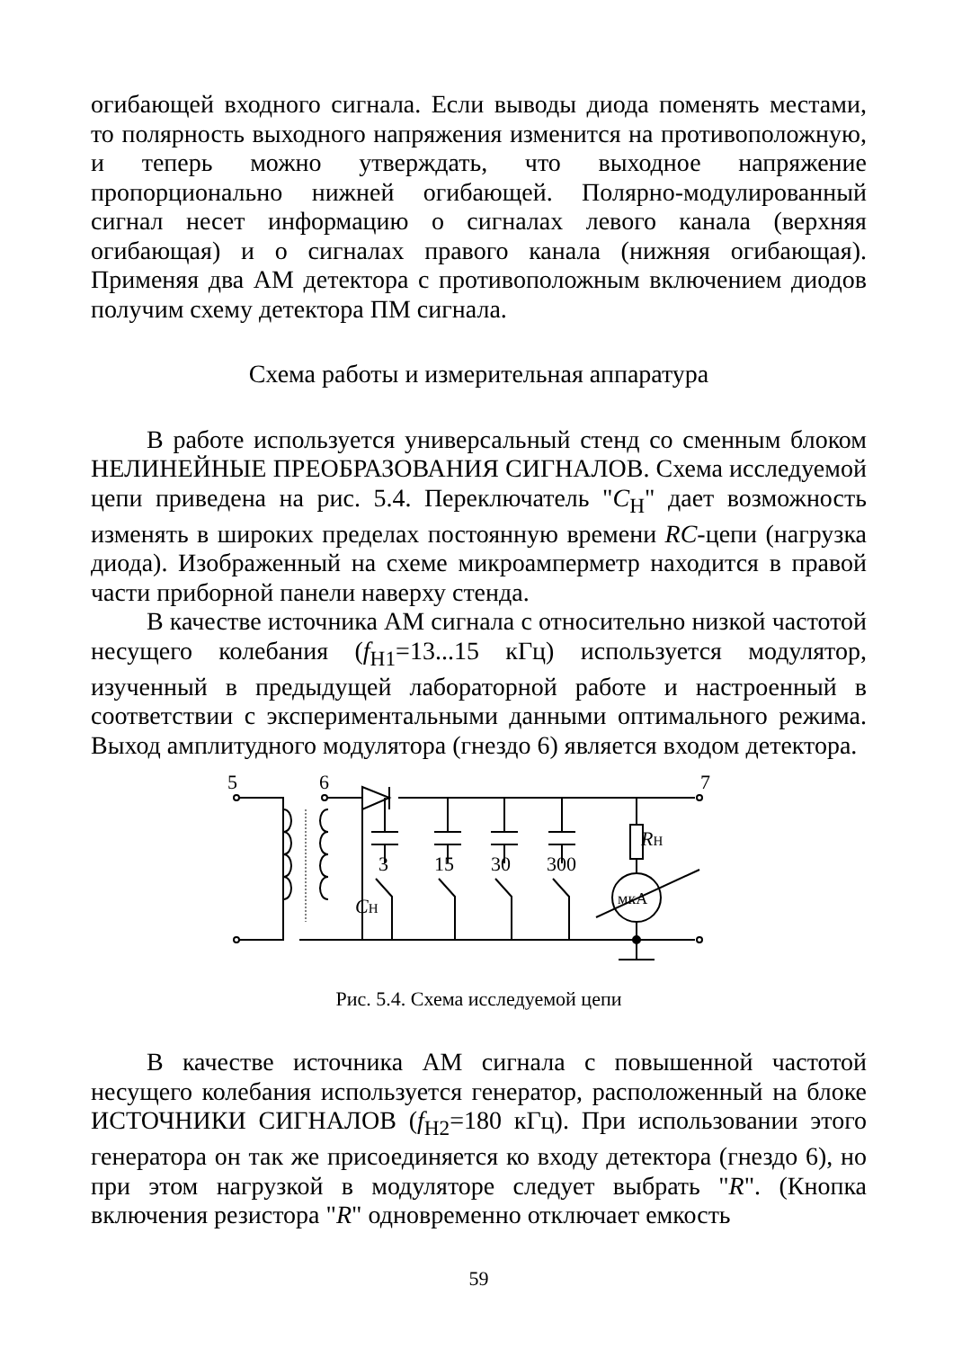огибающей входного сигнала. Если выводы диода поменять местами, то полярность выходного напряжения изменится на противоположную, и теперь можно утверждать, что выходное напряжение пропорционально нижней огибающей. Полярно-модулированный сигнал несет информацию о сигналах левого канала (верхняя огибающая) и о сигналах правого канала (нижняя огибающая). Применяя два АМ детектора с противоположным включением диодов получим схему детектора ПМ сигнала.
Схема работы и измерительная аппаратура
В работе используется универсальный стенд со сменным блоком НЕЛИНЕЙНЫЕ ПРЕОБРАЗОВАНИЯ СИГНАЛОВ. Схема исследуемой цепи приведена на рис. 5.4. Переключатель "C<sub>Н</sub>" дает возможность изменять в широких пределах постоянную времени RC-цепи (нагрузка диода). Изображенный на схеме микроамперметр находится в правой части приборной панели наверху стенда.
В качестве источника АМ сигнала с относительно низкой частотой несущего колебания (f<sub>Н1</sub>=13...15 кГц) используется модулятор, изученный в предыдущей лабораторной работе и настроенный в соответствии с экспериментальными данными оптимального режима. Выход амплитудного модулятора (гнездо 6) является входом детектора.
5
6
7
3
15
30
300
CН
RН
мкА
Рис. 5.4. Схема исследуемой цепи
В качестве источника АМ сигнала с повышенной частотой несущего колебания используется генератор, расположенный на блоке ИСТОЧНИКИ СИГНАЛОВ (f<sub>Н2</sub>=180 кГц). При использовании этого генератора он так же присоединяется ко входу детектора (гнездо 6), но при этом нагрузкой в модуляторе следует выбрать "R". (Кнопка включения резистора "R" одновременно отключает емкость
59